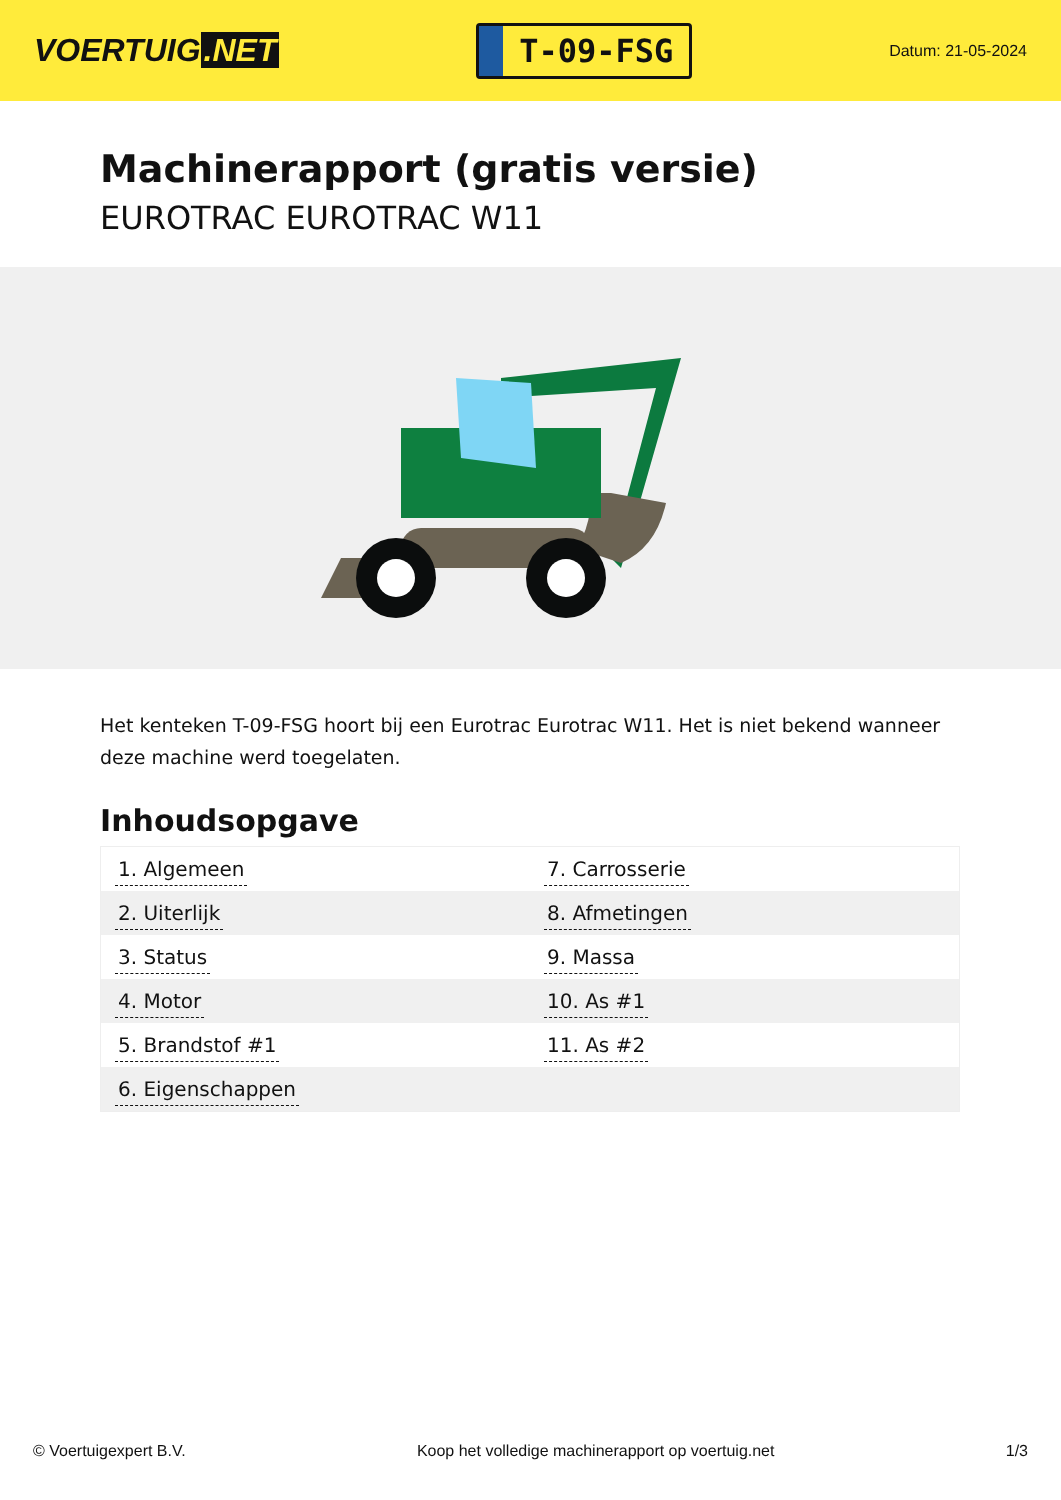VOERTUIG.NET
T-09-FSG
Datum: 21-05-2024
Machinerapport (gratis versie)
EUROTRAC EUROTRAC W11
Het kenteken T-09-FSG hoort bij een Eurotrac Eurotrac W11. Het is niet bekend wanneer deze machine werd toegelaten.
Inhoudsopgave
| 1. Algemeen | 7. Carrosserie |
| 2. Uiterlijk | 8. Afmetingen |
| 3. Status | 9. Massa |
| 4. Motor | 10. As #1 |
| 5. Brandstof #1 | 11. As #2 |
| 6. Eigenschappen | |
© Voertuigexpert B.V. Koop het volledige machinerapport op voertuig.net 1/3